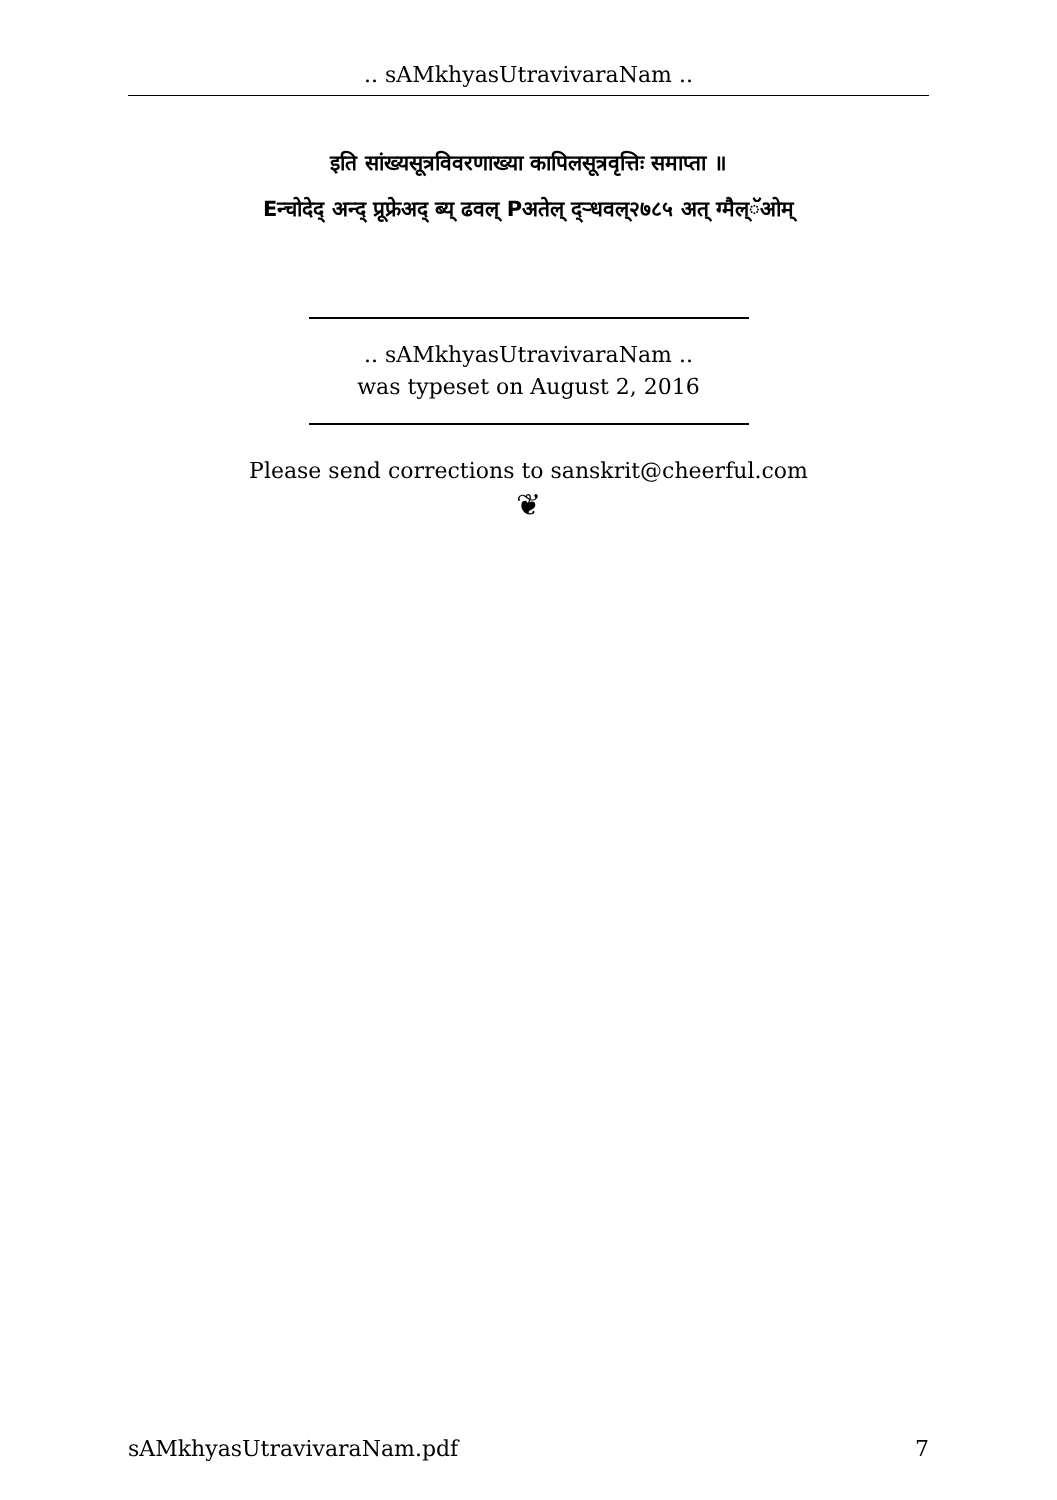.. sAMkhyasUtravivaraNam ..
इति सांख्यसूत्रविवरणाख्या कापिलसूत्रवृत्तिः समाप्ता ॥
Eन्चोदेद् अन्द् प्रूफ्रेअद् ब्य् ढवल् Pअतेल् द्ऱ्धवल्२७८५ अत् ग्मैल्ॅओम्
.. sAMkhyasUtravivaraNam ..
was typeset on August 2, 2016
Please send corrections to sanskrit@cheerful.com
❦
sAMkhyasUtravivaraNam.pdf 7